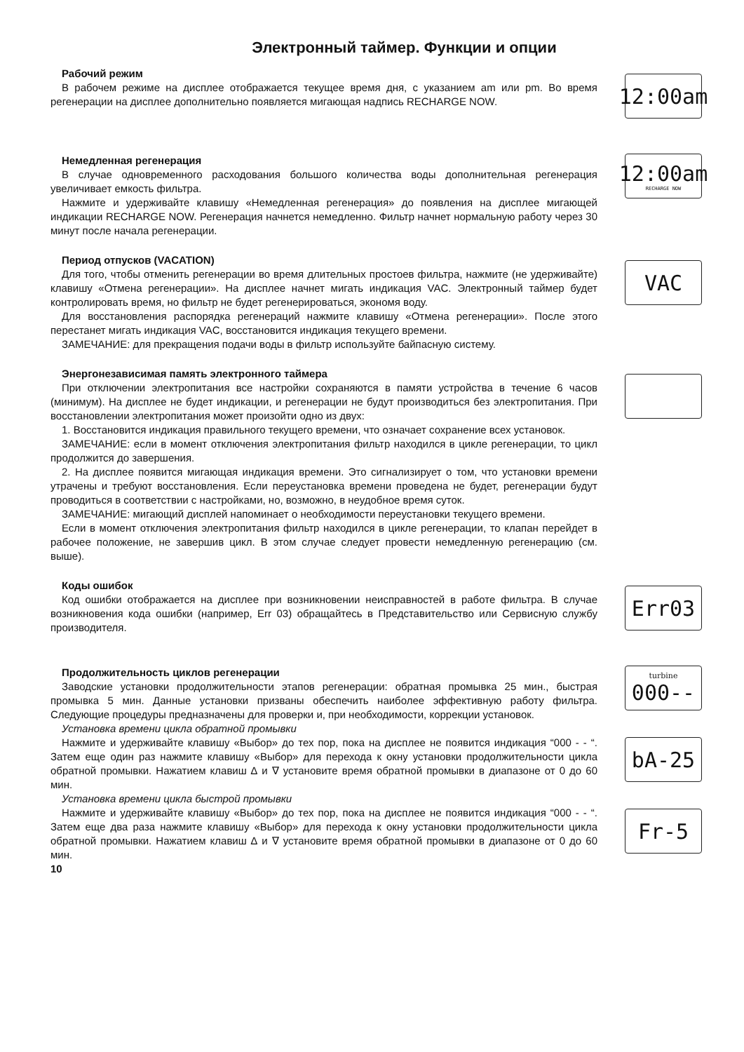Электронный таймер. Функции и опции
Рабочий режим
В рабочем режиме на дисплее отображается текущее время дня, с указанием am или pm. Во время регенерации на дисплее дополнительно появляется мигающая надпись RECHARGE NOW.
12:00am
Немедленная регенерация
В случае одновременного расходования большого количества воды дополнительная регенерация увеличивает емкость фильтра.
Нажмите и удерживайте клавишу «Немедленная регенерация» до появления на дисплее мигающей индикации RECHARGE NOW. Регенерация начнется немедленно. Фильтр начнет нормальную работу через 30 минут после начала регенерации.
12:00am
RECHARGE NOW
Период отпусков (VACATION)
Для того, чтобы отменить регенерации во время длительных простоев фильтра, нажмите (не удерживайте) клавишу «Отмена регенерации». На дисплее начнет мигать индикация VAC. Электронный таймер будет контролировать время, но фильтр не будет регенерироваться, экономя воду.
Для восстановления распорядка регенераций нажмите клавишу «Отмена регенерации». После этого перестанет мигать индикация VAC, восстановится индикация текущего времени.
ЗАМЕЧАНИЕ: для прекращения подачи воды в фильтр используйте байпасную систему.
VAC
Энергонезависимая память электронного таймера
При отключении электропитания все настройки сохраняются в памяти устройства в течение 6 часов (минимум). На дисплее не будет индикации, и регенерации не будут производиться без электропитания. При восстановлении электропитания может произойти одно из двух:
1. Восстановится индикация правильного текущего времени, что означает сохранение всех установок.
ЗАМЕЧАНИЕ: если в момент отключения электропитания фильтр находился в цикле регенерации, то цикл продолжится до завершения.
2. На дисплее появится мигающая индикация времени. Это сигнализирует о том, что установки времени утрачены и требуют восстановления. Если переустановка времени проведена не будет, регенерации будут проводиться в соответствии с настройками, но, возможно, в неудобное время суток.
ЗАМЕЧАНИЕ: мигающий дисплей напоминает о необходимости переустановки текущего времени.
Если в момент отключения электропитания фильтр находился в цикле регенерации, то клапан перейдет в рабочее положение, не завершив цикл. В этом случае следует провести немедленную регенерацию (см. выше).
Коды ошибок
Код ошибки отображается на дисплее при возникновении неисправностей в работе фильтра. В случае возникновения кода ошибки (например, Err 03) обращайтесь в Представительство или Сервисную службу производителя.
Err03
Продолжительность циклов регенерации
Заводские установки продолжительности этапов регенерации: обратная промывка 25 мин., быстрая промывка 5 мин. Данные установки призваны обеспечить наиболее эффективную работу фильтра. Следующие процедуры предназначены для проверки и, при необходимости, коррекции установок.
Установка времени цикла обратной промывки
Нажмите и удерживайте клавишу «Выбор» до тех пор, пока на дисплее не появится индикация “000 - - “. Затем еще один раз нажмите клавишу «Выбор» для перехода к окну установки продолжительности цикла обратной промывки. Нажатием клавиш ∆ и ∇ установите время обратной промывки в диапазоне от 0 до 60 мин.
Установка времени цикла быстрой промывки
Нажмите и удерживайте клавишу «Выбор» до тех пор, пока на дисплее не появится индикация “000 - - “. Затем еще два раза нажмите клавишу «Выбор» для перехода к окну установки продолжительности цикла обратной промывки. Нажатием клавиш ∆ и ∇ установите время обратной промывки в диапазоне от 0 до 60 мин.
10
turbine
000--
bA-25
Fr-5